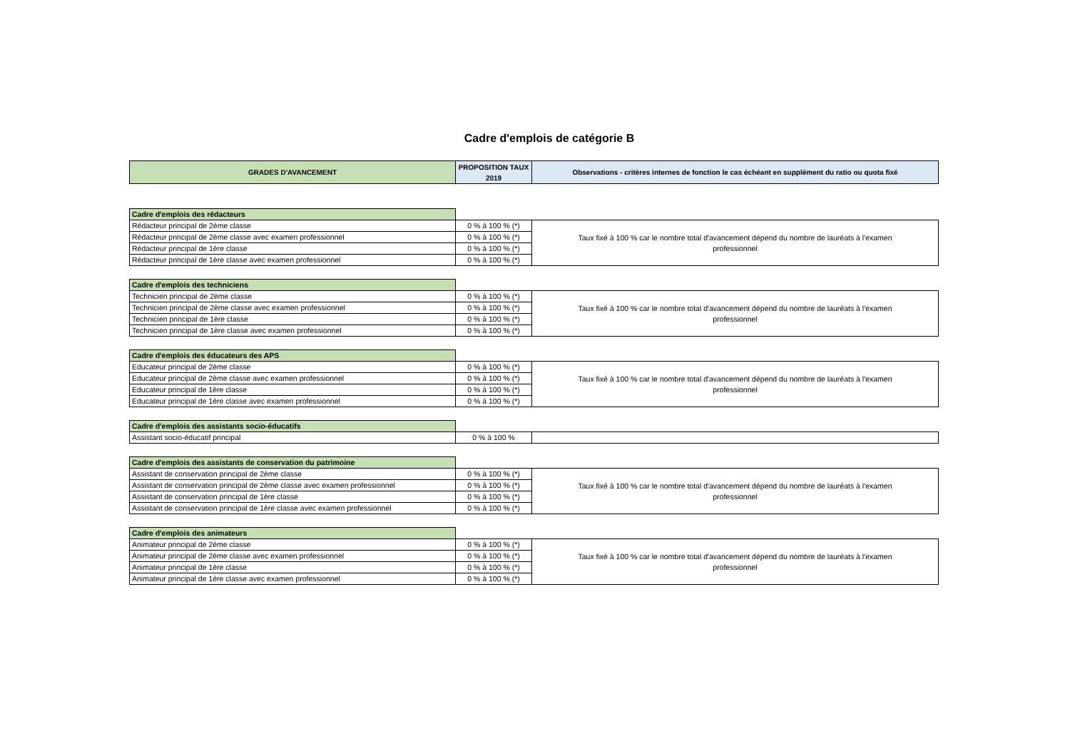Cadre d'emplois de catégorie B
| GRADES D'AVANCEMENT | PROPOSITION TAUX 2019 | Observations - critères internes de fonction le cas échéant en supplément du ratio ou quota fixé |
| --- | --- | --- |
| Cadre d'emplois des rédacteurs | | |
| Rédacteur principal de 2ème classe | 0 % à 100 % (*) | Taux fixé à 100 % car le nombre total d'avancement dépend du nombre de lauréats à l'examen professionnel |
| Rédacteur principal de 2ème classe avec examen professionnel | 0 % à 100 % (*) | |
| Rédacteur principal de 1ère classe | 0 % à 100 % (*) | |
| Rédacteur principal de 1ère classe avec examen professionnel | 0 % à 100 % (*) | |
| Cadre d'emplois des techniciens | | |
| Technicien principal de 2ème classe | 0 % à 100 % (*) | Taux fixé à 100 % car le nombre total d'avancement dépend du nombre de lauréats à l'examen professionnel |
| Technicien principal de 2ème classe avec examen professionnel | 0 % à 100 % (*) | |
| Technicien principal de 1ère classe | 0 % à 100 % (*) | |
| Technicien principal de 1ère classe avec examen professionnel | 0 % à 100 % (*) | |
| Cadre d'emplois des éducateurs des APS | | |
| Educateur principal de 2ème classe | 0 % à 100 % (*) | Taux fixé à 100 % car le nombre total d'avancement dépend du nombre de lauréats à l'examen professionnel |
| Educateur principal de 2ème classe avec examen professionnel | 0 % à 100 % (*) | |
| Educateur principal de 1ère classe | 0 % à 100 % (*) | |
| Educateur principal de 1ère classe avec examen professionnel | 0 % à 100 % (*) | |
| Cadre d'emplois des assistants socio-éducatifs | | |
| Assistant socio-éducatif principal | 0 % à 100 % | |
| Cadre d'emplois des assistants de conservation du patrimoine | | |
| Assistant de conservation principal de 2ème classe | 0 % à 100 % (*) | Taux fixé à 100 % car le nombre total d'avancement dépend du nombre de lauréats à l'examen professionnel |
| Assistant de conservation principal de 2ème classe avec examen professionnel | 0 % à 100 % (*) | |
| Assistant de conservation principal de 1ère classe | 0 % à 100 % (*) | |
| Assistant de conservation principal de 1ère classe avec examen professionnel | 0 % à 100 % (*) | |
| Cadre d'emplois des animateurs | | |
| Animateur principal de 2ème classe | 0 % à 100 % (*) | Taux fixé à 100 % car le nombre total d'avancement dépend du nombre de lauréats à l'examen professionnel |
| Animateur principal de 2ème classe avec examen professionnel | 0 % à 100 % (*) | |
| Animateur principal de 1ère classe | 0 % à 100 % (*) | |
| Animateur principal de 1ère classe avec examen professionnel | 0 % à 100 % (*) | |